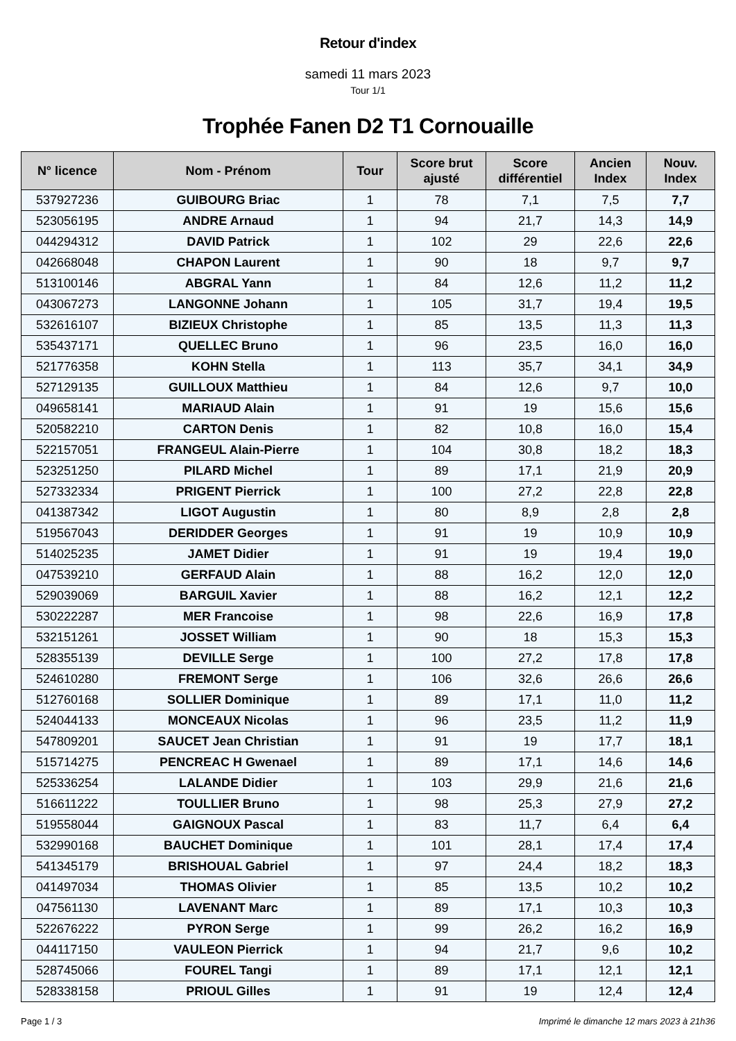Retour d'index
samedi 11 mars 2023
Tour 1/1
Trophée Fanen D2 T1 Cornouaille
| N° licence | Nom - Prénom | Tour | Score brut ajusté | Score différentiel | Ancien Index | Nouv. Index |
| --- | --- | --- | --- | --- | --- | --- |
| 537927236 | GUIBOURG Briac | 1 | 78 | 7,1 | 7,5 | 7,7 |
| 523056195 | ANDRE Arnaud | 1 | 94 | 21,7 | 14,3 | 14,9 |
| 044294312 | DAVID Patrick | 1 | 102 | 29 | 22,6 | 22,6 |
| 042668048 | CHAPON Laurent | 1 | 90 | 18 | 9,7 | 9,7 |
| 513100146 | ABGRAL Yann | 1 | 84 | 12,6 | 11,2 | 11,2 |
| 043067273 | LANGONNE Johann | 1 | 105 | 31,7 | 19,4 | 19,5 |
| 532616107 | BIZIEUX Christophe | 1 | 85 | 13,5 | 11,3 | 11,3 |
| 535437171 | QUELLEC Bruno | 1 | 96 | 23,5 | 16,0 | 16,0 |
| 521776358 | KOHN Stella | 1 | 113 | 35,7 | 34,1 | 34,9 |
| 527129135 | GUILLOUX Matthieu | 1 | 84 | 12,6 | 9,7 | 10,0 |
| 049658141 | MARIAUD Alain | 1 | 91 | 19 | 15,6 | 15,6 |
| 520582210 | CARTON Denis | 1 | 82 | 10,8 | 16,0 | 15,4 |
| 522157051 | FRANGEUL Alain-Pierre | 1 | 104 | 30,8 | 18,2 | 18,3 |
| 523251250 | PILARD Michel | 1 | 89 | 17,1 | 21,9 | 20,9 |
| 527332334 | PRIGENT Pierrick | 1 | 100 | 27,2 | 22,8 | 22,8 |
| 041387342 | LIGOT Augustin | 1 | 80 | 8,9 | 2,8 | 2,8 |
| 519567043 | DERIDDER Georges | 1 | 91 | 19 | 10,9 | 10,9 |
| 514025235 | JAMET Didier | 1 | 91 | 19 | 19,4 | 19,0 |
| 047539210 | GERFAUD Alain | 1 | 88 | 16,2 | 12,0 | 12,0 |
| 529039069 | BARGUIL Xavier | 1 | 88 | 16,2 | 12,1 | 12,2 |
| 530222287 | MER Francoise | 1 | 98 | 22,6 | 16,9 | 17,8 |
| 532151261 | JOSSET William | 1 | 90 | 18 | 15,3 | 15,3 |
| 528355139 | DEVILLE Serge | 1 | 100 | 27,2 | 17,8 | 17,8 |
| 524610280 | FREMONT Serge | 1 | 106 | 32,6 | 26,6 | 26,6 |
| 512760168 | SOLLIER Dominique | 1 | 89 | 17,1 | 11,0 | 11,2 |
| 524044133 | MONCEAUX Nicolas | 1 | 96 | 23,5 | 11,2 | 11,9 |
| 547809201 | SAUCET Jean Christian | 1 | 91 | 19 | 17,7 | 18,1 |
| 515714275 | PENCREAC H Gwenael | 1 | 89 | 17,1 | 14,6 | 14,6 |
| 525336254 | LALANDE Didier | 1 | 103 | 29,9 | 21,6 | 21,6 |
| 516611222 | TOULLIER Bruno | 1 | 98 | 25,3 | 27,9 | 27,2 |
| 519558044 | GAIGNOUX Pascal | 1 | 83 | 11,7 | 6,4 | 6,4 |
| 532990168 | BAUCHET Dominique | 1 | 101 | 28,1 | 17,4 | 17,4 |
| 541345179 | BRISHOUAL Gabriel | 1 | 97 | 24,4 | 18,2 | 18,3 |
| 041497034 | THOMAS Olivier | 1 | 85 | 13,5 | 10,2 | 10,2 |
| 047561130 | LAVENANT Marc | 1 | 89 | 17,1 | 10,3 | 10,3 |
| 522676222 | PYRON Serge | 1 | 99 | 26,2 | 16,2 | 16,9 |
| 044117150 | VAULEON Pierrick | 1 | 94 | 21,7 | 9,6 | 10,2 |
| 528745066 | FOUREL Tangi | 1 | 89 | 17,1 | 12,1 | 12,1 |
| 528338158 | PRIOUL Gilles | 1 | 91 | 19 | 12,4 | 12,4 |
Page 1 / 3 Imprimé le dimanche 12 mars 2023 à 21h36